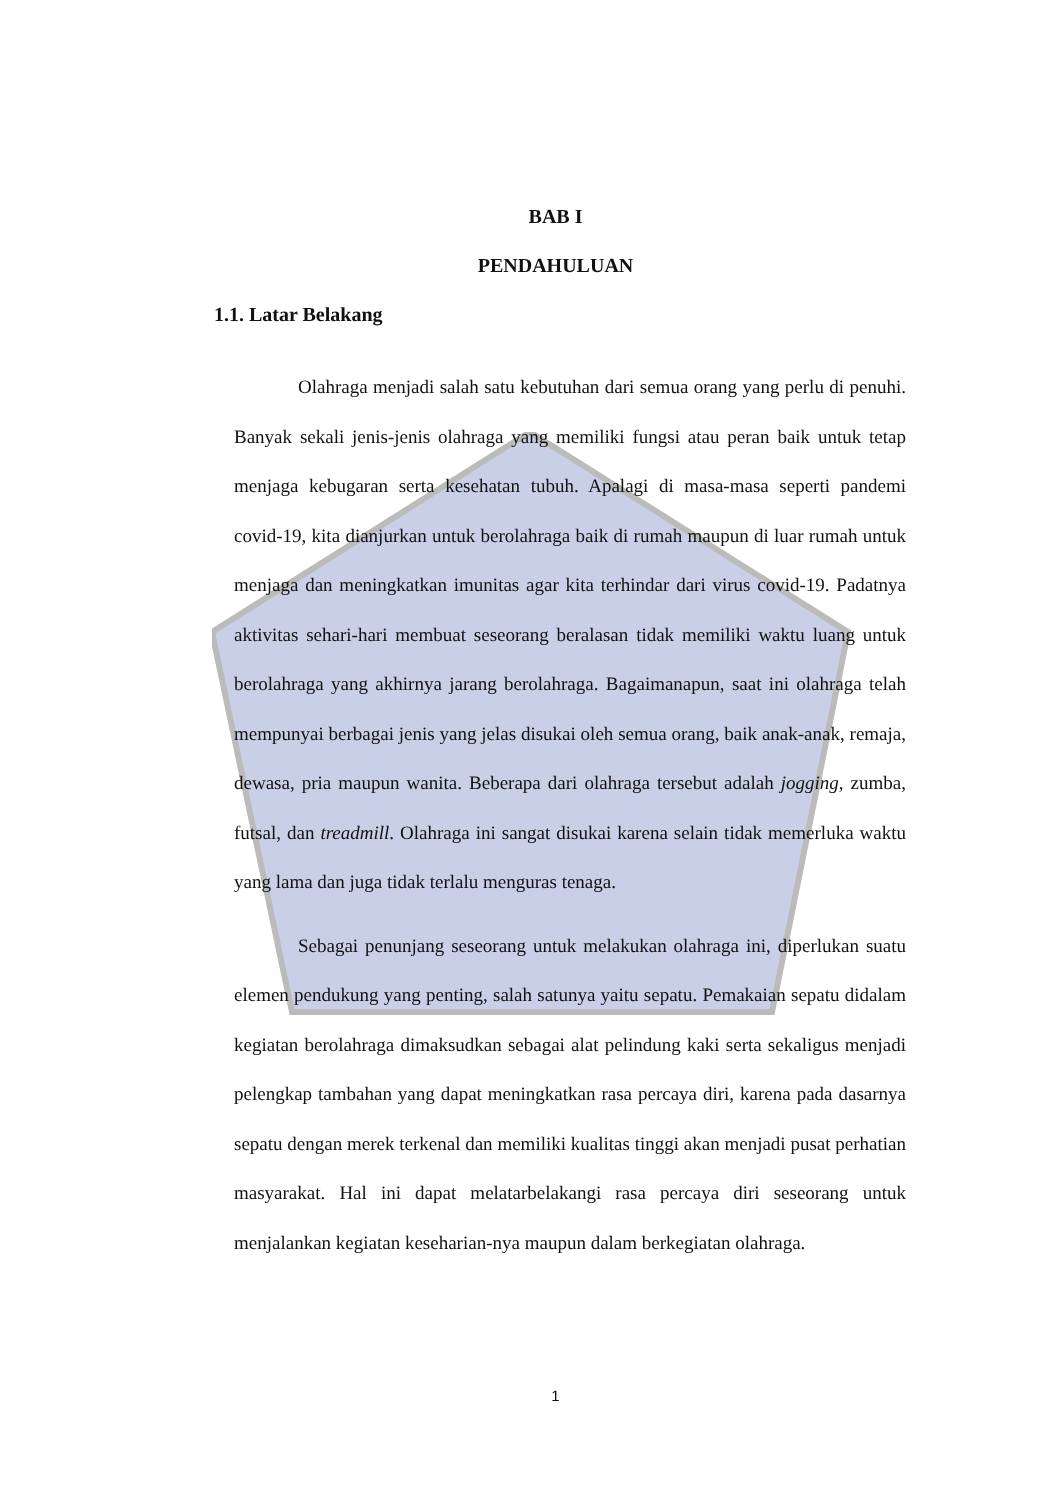BAB I
PENDAHULUAN
1.1. Latar Belakang
Olahraga menjadi salah satu kebutuhan dari semua orang yang perlu di penuhi. Banyak sekali jenis-jenis olahraga yang memiliki fungsi atau peran baik untuk tetap menjaga kebugaran serta kesehatan tubuh. Apalagi di masa-masa seperti pandemi covid-19, kita dianjurkan untuk berolahraga baik di rumah maupun di luar rumah untuk menjaga dan meningkatkan imunitas agar kita terhindar dari virus covid-19. Padatnya aktivitas sehari-hari membuat seseorang beralasan tidak memiliki waktu luang untuk berolahraga yang akhirnya jarang berolahraga. Bagaimanapun, saat ini olahraga telah mempunyai berbagai jenis yang jelas disukai oleh semua orang, baik anak-anak, remaja, dewasa, pria maupun wanita. Beberapa dari olahraga tersebut adalah jogging, zumba, futsal, dan treadmill. Olahraga ini sangat disukai karena selain tidak memerluka waktu yang lama dan juga tidak terlalu menguras tenaga.
Sebagai penunjang seseorang untuk melakukan olahraga ini, diperlukan suatu elemen pendukung yang penting, salah satunya yaitu sepatu. Pemakaian sepatu didalam kegiatan berolahraga dimaksudkan sebagai alat pelindung kaki serta sekaligus menjadi pelengkap tambahan yang dapat meningkatkan rasa percaya diri, karena pada dasarnya sepatu dengan merek terkenal dan memiliki kualitas tinggi akan menjadi pusat perhatian masyarakat. Hal ini dapat melatarbelakangi rasa percaya diri seseorang untuk menjalankan kegiatan keseharian-nya maupun dalam berkegiatan olahraga.
1